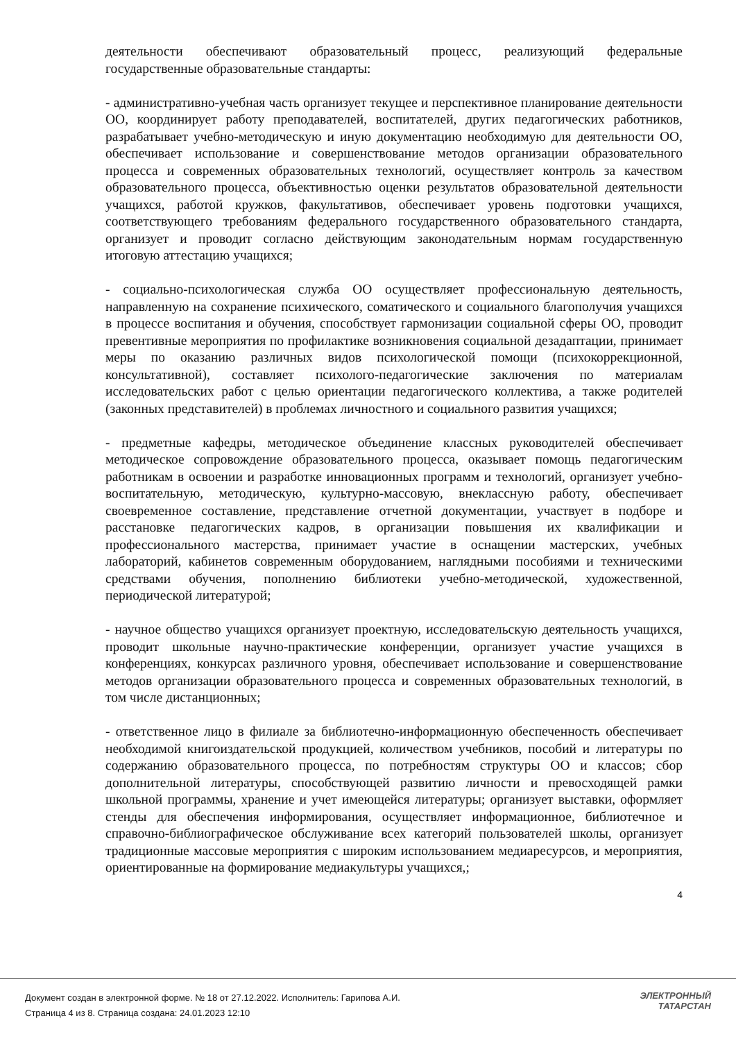деятельности обеспечивают образовательный процесс, реализующий федеральные государственные образовательные стандарты:
- административно-учебная часть организует текущее и перспективное планирование деятельности ОО, координирует работу преподавателей, воспитателей, других педагогических работников, разрабатывает учебно-методическую и иную документацию необходимую для деятельности ОО, обеспечивает использование и совершенствование методов организации образовательного процесса и современных образовательных технологий, осуществляет контроль за качеством образовательного процесса, объективностью оценки результатов образовательной деятельности учащихся, работой кружков, факультативов, обеспечивает уровень подготовки учащихся, соответствующего требованиям федерального государственного образовательного стандарта, организует и проводит согласно действующим законодательным нормам государственную итоговую аттестацию учащихся;
- социально-психологическая служба ОО осуществляет профессиональную деятельность, направленную на сохранение психического, соматического и социального благополучия учащихся в процессе воспитания и обучения, способствует гармонизации социальной сферы ОО, проводит превентивные мероприятия по профилактике возникновения социальной дезадаптации, принимает меры по оказанию различных видов психологической помощи (психокоррекционной, консультативной), составляет психолого-педагогические заключения по материалам исследовательских работ с целью ориентации педагогического коллектива, а также родителей (законных представителей) в проблемах личностного и социального развития учащихся;
- предметные кафедры, методическое объединение классных руководителей обеспечивает методическое сопровождение образовательного процесса, оказывает помощь педагогическим работникам в освоении и разработке инновационных программ и технологий, организует учебно-воспитательную, методическую, культурно-массовую, внеклассную работу, обеспечивает своевременное составление, представление отчетной документации, участвует в подборе и расстановке педагогических кадров, в организации повышения их квалификации и профессионального мастерства, принимает участие в оснащении мастерских, учебных лабораторий, кабинетов современным оборудованием, наглядными пособиями и техническими средствами обучения, пополнению библиотеки учебно-методической, художественной, периодической литературой;
- научное общество учащихся организует проектную, исследовательскую деятельность учащихся, проводит школьные научно-практические конференции, организует участие учащихся в конференциях, конкурсах различного уровня, обеспечивает использование и совершенствование методов организации образовательного процесса и современных образовательных технологий, в том числе дистанционных;
- ответственное лицо в филиале за библиотечно-информационную обеспеченность обеспечивает необходимой книгоиздательской продукцией, количеством учебников, пособий и литературы по содержанию образовательного процесса, по потребностям структуры ОО и классов; сбор дополнительной литературы, способствующей развитию личности и превосходящей рамки школьной программы, хранение и учет имеющейся литературы; организует выставки, оформляет стенды для обеспечения информирования, осуществляет информационное, библиотечное и справочно-библиографическое обслуживание всех категорий пользователей школы, организует традиционные массовые мероприятия с широким использованием медиаресурсов, и мероприятия, ориентированные на формирование медиакультуры учащихся,;
4
Документ создан в электронной форме. № 18 от 27.12.2022. Исполнитель: Гарипова А.И.
Страница 4 из 8. Страница создана: 24.01.2023 12:10
ЭЛЕКТРОННЫЙ
ТАТАРСТАН